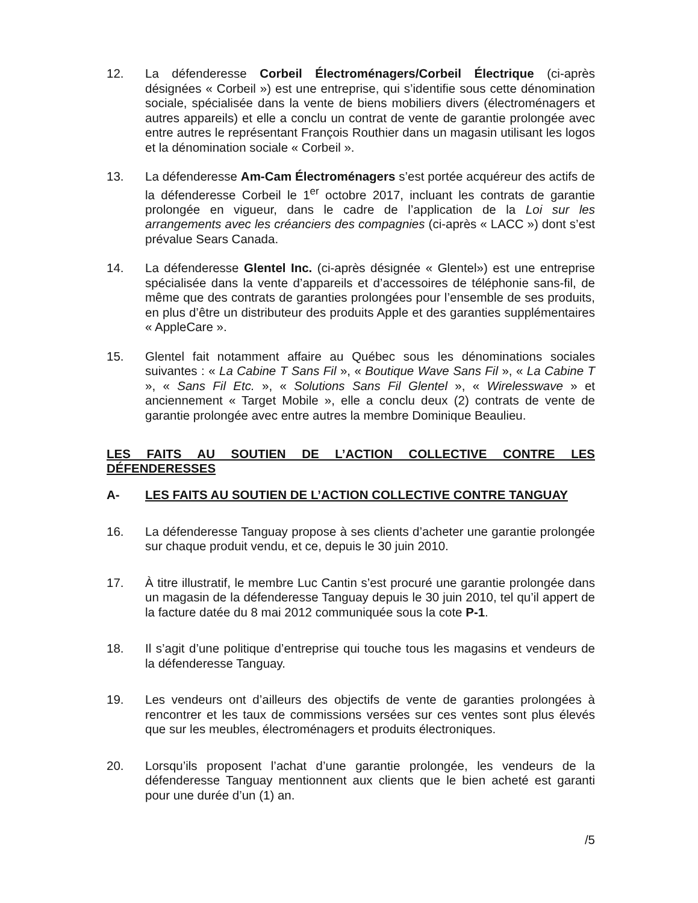12. La défenderesse Corbeil Électroménagers/Corbeil Électrique (ci-après désignées « Corbeil ») est une entreprise, qui s’identifie sous cette dénomination sociale, spécialisée dans la vente de biens mobiliers divers (électroménagers et autres appareils) et elle a conclu un contrat de vente de garantie prolongée avec entre autres le représentant François Routhier dans un magasin utilisant les logos et la dénomination sociale « Corbeil ».
13. La défenderesse Am-Cam Électroménagers s’est portée acquéreur des actifs de la défenderesse Corbeil le 1<sup>er</sup> octobre 2017, incluant les contrats de garantie prolongée en vigueur, dans le cadre de l’application de la Loi sur les arrangements avec les créanciers des compagnies (ci-après « LACC ») dont s’est prévalue Sears Canada.
14. La défenderesse Glentel Inc. (ci-après désignée « Glentel») est une entreprise spécialisée dans la vente d’appareils et d’accessoires de téléphonie sans-fil, de même que des contrats de garanties prolongées pour l’ensemble de ses produits, en plus d’être un distributeur des produits Apple et des garanties supplémentaires « AppleCare ».
15. Glentel fait notamment affaire au Québec sous les dénominations sociales suivantes : « La Cabine T Sans Fil », « Boutique Wave Sans Fil », « La Cabine T », « Sans Fil Etc. », « Solutions Sans Fil Glentel », « Wirelesswave » et anciennement « Target Mobile », elle a conclu deux (2) contrats de vente de garantie prolongée avec entre autres la membre Dominique Beaulieu.
LES FAITS AU SOUTIEN DE L’ACTION COLLECTIVE CONTRE LES DÉFENDERESSES
A- LES FAITS AU SOUTIEN DE L’ACTION COLLECTIVE CONTRE TANGUAY
16. La défenderesse Tanguay propose à ses clients d’acheter une garantie prolongée sur chaque produit vendu, et ce, depuis le 30 juin 2010.
17. À titre illustratif, le membre Luc Cantin s’est procuré une garantie prolongée dans un magasin de la défenderesse Tanguay depuis le 30 juin 2010, tel qu’il appert de la facture datée du 8 mai 2012 communiquée sous la cote P-1.
18. Il s’agit d’une politique d’entreprise qui touche tous les magasins et vendeurs de la défenderesse Tanguay.
19. Les vendeurs ont d’ailleurs des objectifs de vente de garanties prolongées à rencontrer et les taux de commissions versées sur ces ventes sont plus élevés que sur les meubles, électroménagers et produits électroniques.
20. Lorsqu’ils proposent l’achat d’une garantie prolongée, les vendeurs de la défenderesse Tanguay mentionnent aux clients que le bien acheté est garanti pour une durée d’un (1) an.
/5